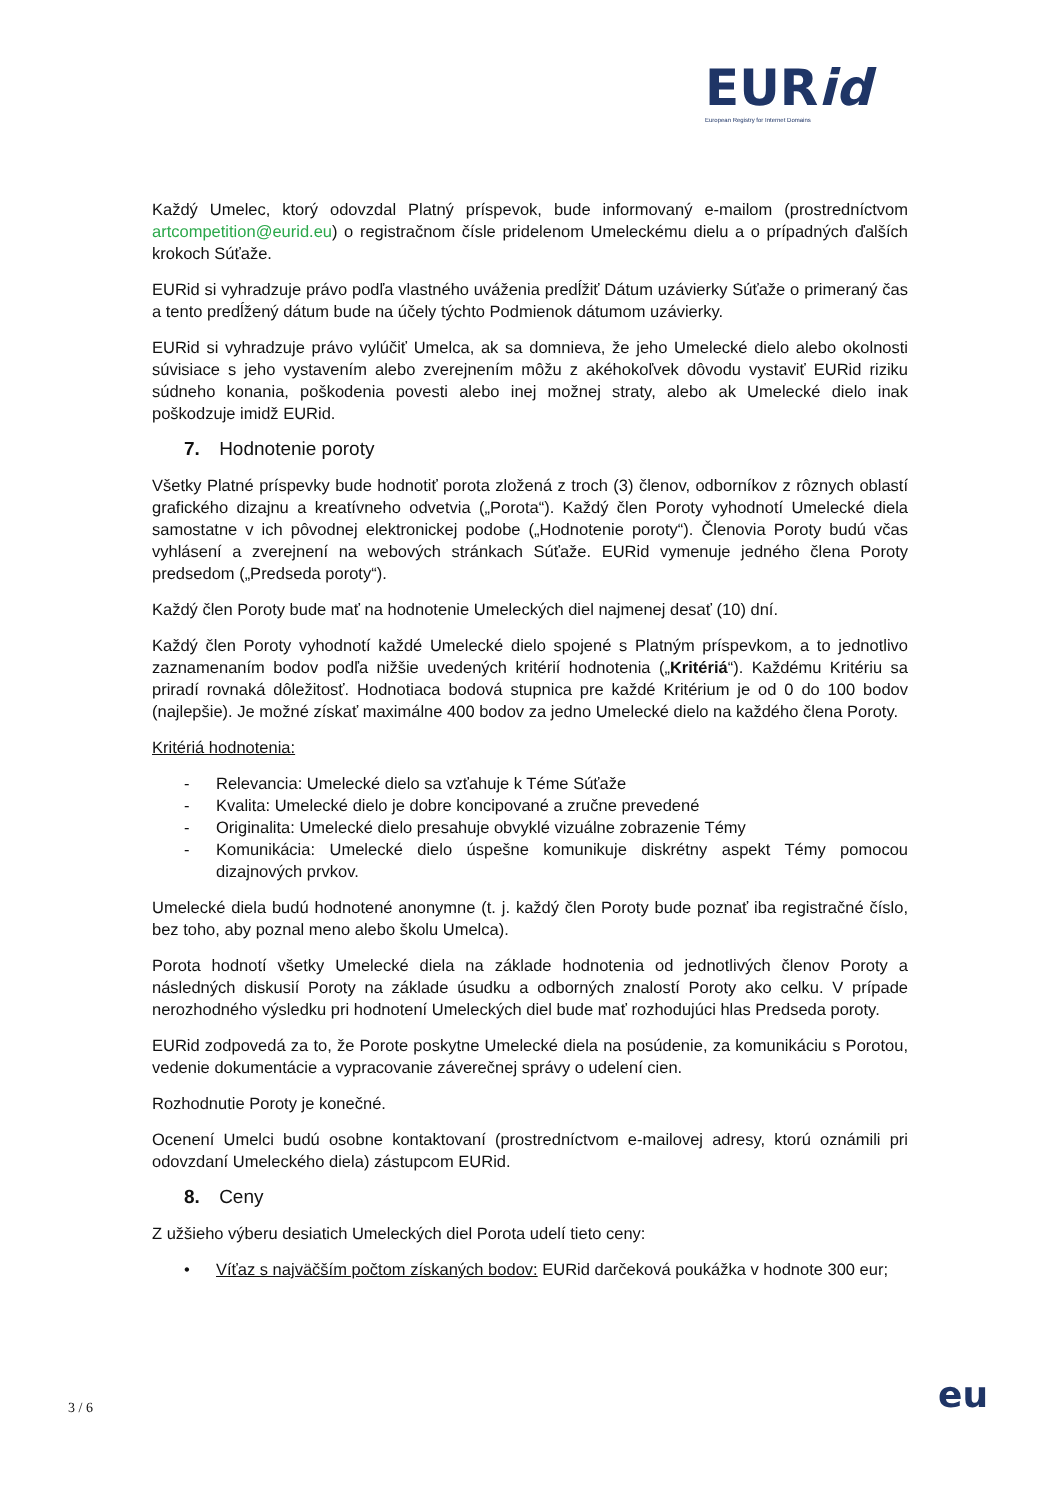EURid
European Registry for Internet Domains
Každý Umelec, ktorý odovzdal Platný príspevok, bude informovaný e-mailom (prostredníctvom artcompetition@eurid.eu) o registračnom čísle pridelenom Umeleckému dielu a o prípadných ďalších krokoch Súťaže.
EURid si vyhradzuje právo podľa vlastného uváženia predĺžiť Dátum uzávierky Súťaže o primeraný čas a tento predĺžený dátum bude na účely týchto Podmienok dátumom uzávierky.
EURid si vyhradzuje právo vylúčiť Umelca, ak sa domnieva, že jeho Umelecké dielo alebo okolnosti súvisiace s jeho vystavením alebo zverejnením môžu z akéhokoľvek dôvodu vystaviť EURid riziku súdneho konania, poškodenia povesti alebo inej možnej straty, alebo ak Umelecké dielo inak poškodzuje imidž EURid.
7. Hodnotenie poroty
Všetky Platné príspevky bude hodnotiť porota zložená z troch (3) členov, odborníkov z rôznych oblastí grafického dizajnu a kreatívneho odvetvia („Porota“). Každý člen Poroty vyhodnotí Umelecké diela samostatne v ich pôvodnej elektronickej podobe („Hodnotenie poroty“). Členovia Poroty budú včas vyhlásení a zverejnení na webových stránkach Súťaže. EURid vymenuje jedného člena Poroty predsedom („Predseda poroty“).
Každý člen Poroty bude mať na hodnotenie Umeleckých diel najmenej desať (10) dní.
Každý člen Poroty vyhodnotí každé Umelecké dielo spojené s Platným príspevkom, a to jednotlivo zaznamenaním bodov podľa nižšie uvedených kritérií hodnotenia („Kritériá“). Každému Kritériu sa priradí rovnaká dôležitosť. Hodnotiaca bodová stupnica pre každé Kritérium je od 0 do 100 bodov (najlepšie). Je možné získať maximálne 400 bodov za jedno Umelecké dielo na každého člena Poroty.
Kritériá hodnotenia:
- Relevancia: Umelecké dielo sa vzťahuje k Téme Súťaže
- Kvalita: Umelecké dielo je dobre koncipované a zručne prevedené
- Originalita: Umelecké dielo presahuje obvyklé vizuálne zobrazenie Témy
- Komunikácia: Umelecké dielo úspešne komunikuje diskrétny aspekt Témy pomocou dizajnových prvkov.
Umelecké diela budú hodnotené anonymne (t. j. každý člen Poroty bude poznať iba registračné číslo, bez toho, aby poznal meno alebo školu Umelca).
Porota hodnotí všetky Umelecké diela na základe hodnotenia od jednotlivých členov Poroty a následných diskusií Poroty na základe úsudku a odborných znalostí Poroty ako celku. V prípade nerozhodného výsledku pri hodnotení Umeleckých diel bude mať rozhodujúci hlas Predseda poroty.
EURid zodpovedá za to, že Porote poskytne Umelecké diela na posúdenie, za komunikáciu s Porotou, vedenie dokumentácie a vypracovanie záverečnej správy o udelení cien.
Rozhodnutie Poroty je konečné.
Ocenení Umelci budú osobne kontaktovaní (prostredníctvom e-mailovej adresy, ktorú oznámili pri odovzdaní Umeleckého diela) zástupcom EURid.
8. Ceny
Z užšieho výberu desiatich Umeleckých diel Porota udelí tieto ceny:
• Víťaz s najväčším počtom získaných bodov: EURid darčeková poukážka v hodnote 300 eur;
3 / 6 eu